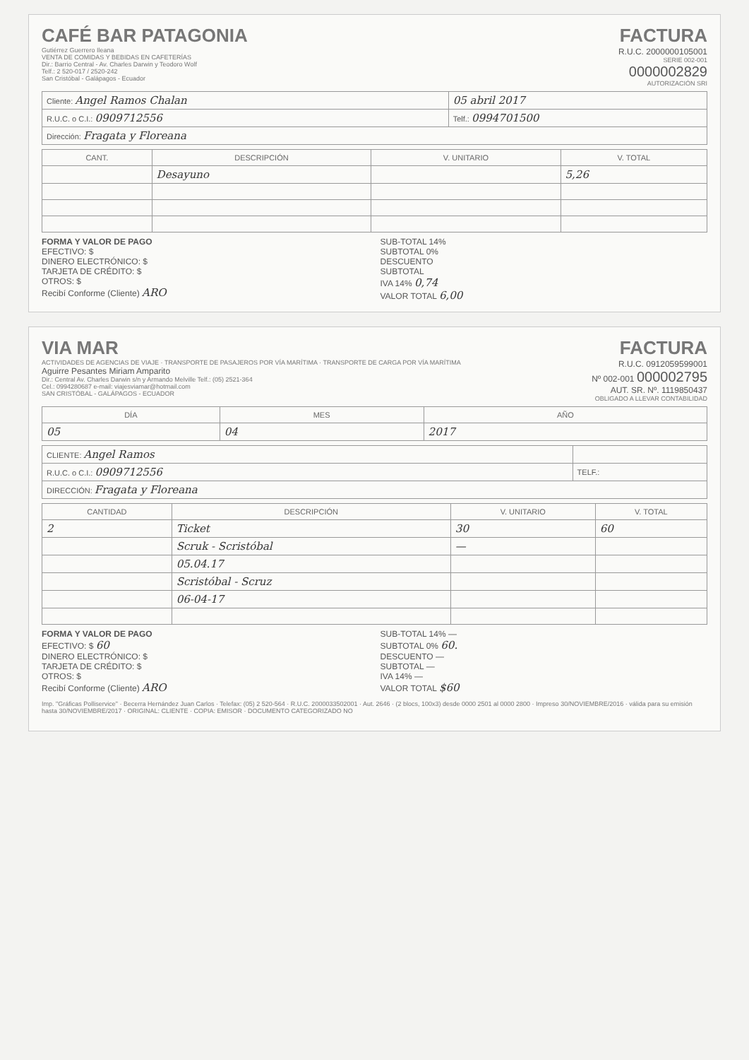CAFÉ BAR PATAGONIA
Gutiérrez Guerrero Ileana
VENTA DE COMIDAS Y BEBIDAS EN CAFETERÍAS
Dir.: Barrio Central - Av. Charles Darwin y Teodoro Wolf
Telf.: 2 520-017 / 2520-242
San Cristóbal - Galápagos - Ecuador
FACTURA
R.U.C. 2000000105001
SERIE 002-001
0000002829
AUTORIZACIÓN SRI
| Cliente: Angel Ramos Chalan | 05 abril 2017 |
| R.U.C. o C.I.: 0909712556 | Telf.: 0994701500 |
| Dirección: Fragata y Floreana | |
| CANT. | DESCRIPCIÓN | V. UNITARIO | V. TOTAL |
| --- | --- | --- | --- |
| | Desayuno | | 5,26 |
FORMA Y VALOR DE PAGO
EFECTIVO: $
DINERO ELECTRÓNICO: $
TARJETA DE CRÉDITO: $
OTROS: $
Recibí Conforme (Cliente) ARO
SUB-TOTAL 14%
SUBTOTAL 0%
DESCUENTO
SUBTOTAL
IVA 14% 0,74
VALOR TOTAL 6,00
VIA MAR
ACTIVIDADES DE AGENCIAS DE VIAJE · TRANSPORTE DE PASAJEROS POR VÍA MARÍTIMA · TRANSPORTE DE CARGA POR VÍA MARÍTIMA
Aguirre Pesantes Miriam Amparito
Dir.: Central Av. Charles Darwin s/n y Armando Melville Telf.: (05) 2521-364
Cel.: 0994280687 e-mail: viajesviamar@hotmail.com
SAN CRISTÓBAL - GALÁPAGOS - ECUADOR
FACTURA
R.U.C. 0912059599001
Nº 002-001 000002795
AUT. SR. Nº. 1119850437
OBLIGADO A LLEVAR CONTABILIDAD
| DÍA | MES | AÑO |
| --- | --- | --- |
| 05 | 04 | 2017 |
| CLIENTE: Angel Ramos | |
| R.U.C. o C.I.: 0909712556 | TELF.: |
| DIRECCIÓN: Fragata y Floreana | |
| CANTIDAD | DESCRIPCIÓN | V. UNITARIO | V. TOTAL |
| --- | --- | --- | --- |
| 2 | Ticket | 30 | 60 |
| | Scruk - Scristóbal | — | |
| | 05.04.17 | | |
| | Scristóbal - Scruz | | |
| | 06-04-17 | | |
FORMA Y VALOR DE PAGO
EFECTIVO: $ 60
DINERO ELECTRÓNICO: $
TARJETA DE CRÉDITO: $
OTROS: $
Recibí Conforme (Cliente) ARO
SUB-TOTAL 14% —
SUBTOTAL 0% 60.
DESCUENTO —
SUBTOTAL —
IVA 14% —
VALOR TOTAL $60
Imp. "Gráficas Polliservice" · Becerra Hernández Juan Carlos · Telefax: (05) 2 520-564 · R.U.C. 2000033502001 · Aut. 2646 · (2 blocs, 100x3) desde 0000 2501 al 0000 2800 · Impreso 30/NOVIEMBRE/2016 · válida para su emisión hasta 30/NOVIEMBRE/2017 · ORIGINAL: CLIENTE · COPIA: EMISOR · DOCUMENTO CATEGORIZADO NO